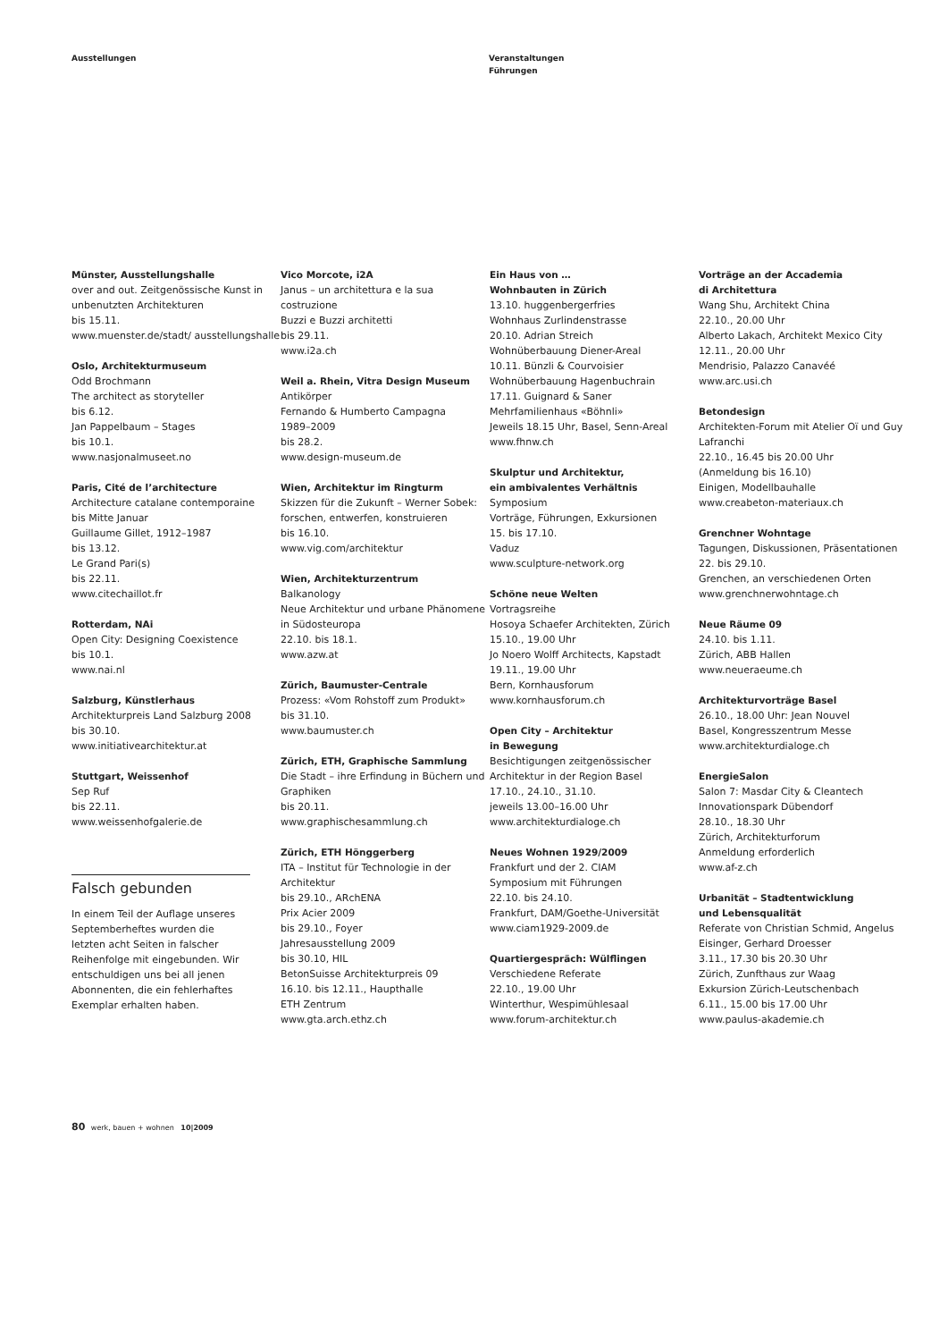Ausstellungen
Veranstaltungen
Führungen
Münster, Ausstellungshalle
over and out. Zeitgenössische Kunst in unbenutzten Architekturen
bis 15.11.
www.muenster.de/stadt/ ausstellungshalle
Oslo, Architekturmuseum
Odd Brochmann
The architect as storyteller
bis 6.12.
Jan Pappelbaum – Stages
bis 10.1.
www.nasjonalmuseet.no
Paris, Cité de l’architecture
Architecture catalane contemporaine
bis Mitte Januar
Guillaume Gillet, 1912–1987
bis 13.12.
Le Grand Pari(s)
bis 22.11.
www.citechaillot.fr
Rotterdam, NAi
Open City: Designing Coexistence
bis 10.1.
www.nai.nl
Salzburg, Künstlerhaus
Architekturpreis Land Salzburg 2008
bis 30.10.
www.initiativearchitektur.at
Stuttgart, Weissenhof
Sep Ruf
bis 22.11.
www.weissenhofgalerie.de
Falsch gebunden
In einem Teil der Auflage unseres Septemberheftes wurden die letzten acht Seiten in falscher Reihenfolge mit eingebunden. Wir entschuldigen uns bei all jenen Abonnenten, die ein fehlerhaftes Exemplar erhalten haben.
Vico Morcote, i2A
Janus – un architettura e la sua costruzione
Buzzi e Buzzi architetti
bis 29.11.
www.i2a.ch
Weil a. Rhein, Vitra Design Museum
Antikörper
Fernando & Humberto Campagna
1989–2009
bis 28.2.
www.design-museum.de
Wien, Architektur im Ringturm
Skizzen für die Zukunft – Werner Sobek: forschen, entwerfen, konstruieren
bis 16.10.
www.vig.com/architektur
Wien, Architekturzentrum
Balkanology
Neue Architektur und urbane Phänomene in Südosteuropa
22.10. bis 18.1.
www.azw.at
Zürich, Baumuster-Centrale
Prozess: «Vom Rohstoff zum Produkt»
bis 31.10.
www.baumuster.ch
Zürich, ETH, Graphische Sammlung
Die Stadt – ihre Erfindung in Büchern und Graphiken
bis 20.11.
www.graphischesammlung.ch
Zürich, ETH Hönggerberg
ITA – Institut für Technologie in der Architektur
bis 29.10., ARchENA
Prix Acier 2009
bis 29.10., Foyer
Jahresausstellung 2009
bis 30.10, HIL
BetonSuisse Architekturpreis 09
16.10. bis 12.11., Haupthalle
ETH Zentrum
www.gta.arch.ethz.ch
Ein Haus von …
Wohnbauten in Zürich
13.10. huggenbergerfries
Wohnhaus Zurlindenstrasse
20.10. Adrian Streich
Wohnüberbauung Diener-Areal
10.11. Bünzli & Courvoisier
Wohnüberbauung Hagenbuchrain
17.11. Guignard & Saner
Mehrfamilienhaus «Böhnli»
Jeweils 18.15 Uhr, Basel, Senn-Areal
www.fhnw.ch
Skulptur und Architektur,
ein ambivalentes Verhältnis
Symposium
Vorträge, Führungen, Exkursionen
15. bis 17.10.
Vaduz
www.sculpture-network.org
Schöne neue Welten
Vortragsreihe
Hosoya Schaefer Architekten, Zürich
15.10., 19.00 Uhr
Jo Noero Wolff Architects, Kapstadt
19.11., 19.00 Uhr
Bern, Kornhausforum
www.kornhausforum.ch
Open City – Architektur
in Bewegung
Besichtigungen zeitgenössischer Architektur in der Region Basel
17.10., 24.10., 31.10.
jeweils 13.00–16.00 Uhr
www.architekturdialoge.ch
Neues Wohnen 1929/2009
Frankfurt und der 2. CIAM
Symposium mit Führungen
22.10. bis 24.10.
Frankfurt, DAM/Goethe-Universität
www.ciam1929-2009.de
Quartiergespräch: Wülflingen
Verschiedene Referate
22.10., 19.00 Uhr
Winterthur, Wespimühlesaal
www.forum-architektur.ch
Vorträge an der Accademia
di Architettura
Wang Shu, Architekt China
22.10., 20.00 Uhr
Alberto Lakach, Architekt Mexico City
12.11., 20.00 Uhr
Mendrisio, Palazzo Canavéé
www.arc.usi.ch
Betondesign
Architekten-Forum mit Atelier Oï und Guy Lafranchi
22.10., 16.45 bis 20.00 Uhr
(Anmeldung bis 16.10)
Einigen, Modellbauhalle
www.creabeton-materiaux.ch
Grenchner Wohntage
Tagungen, Diskussionen, Präsentationen
22. bis 29.10.
Grenchen, an verschiedenen Orten
www.grenchnerwohntage.ch
Neue Räume 09
24.10. bis 1.11.
Zürich, ABB Hallen
www.neueraeume.ch
Architekturvorträge Basel
26.10., 18.00 Uhr: Jean Nouvel
Basel, Kongresszentrum Messe
www.architekturdialoge.ch
EnergieSalon
Salon 7: Masdar City & Cleantech
Innovationspark Dübendorf
28.10., 18.30 Uhr
Zürich, Architekturforum
Anmeldung erforderlich
www.af-z.ch
Urbanität – Stadtentwicklung
und Lebensqualität
Referate von Christian Schmid, Angelus Eisinger, Gerhard Droesser
3.11., 17.30 bis 20.30 Uhr
Zürich, Zunfthaus zur Waag
Exkursion Zürich-Leutschenbach
6.11., 15.00 bis 17.00 Uhr
www.paulus-akademie.ch
80 werk, bauen + wohnen 10|2009